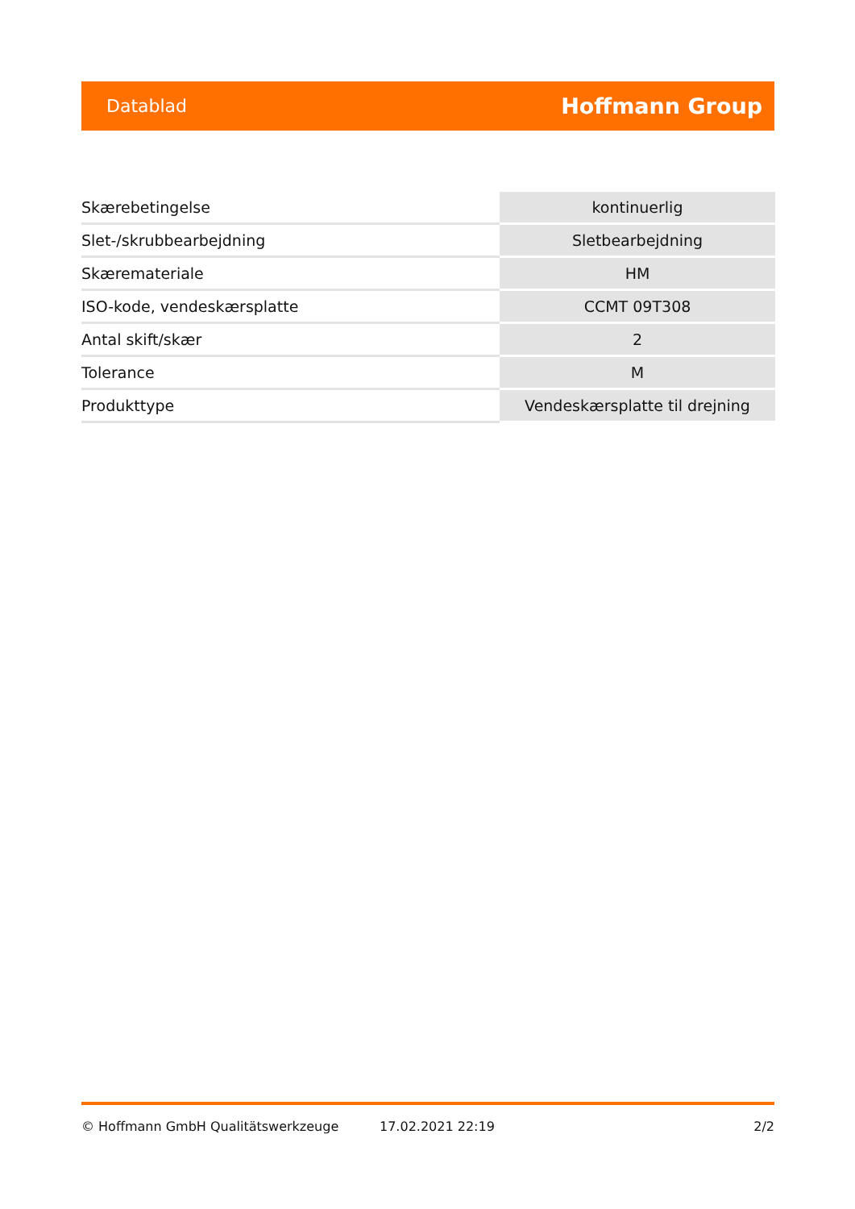Datablad Hoffmann Group
| Skærebetingelse | kontinuerlig |
| Slet-/skrubbearbejdning | Sletbearbejdning |
| Skæremateriale | HM |
| ISO-kode, vendeskærsplatte | CCMT 09T308 |
| Antal skift/skær | 2 |
| Tolerance | M |
| Produkttype | Vendeskærsplatte til drejning |
© Hoffmann GmbH Qualitätswerkzeuge 17.02.2021 22:19 2/2